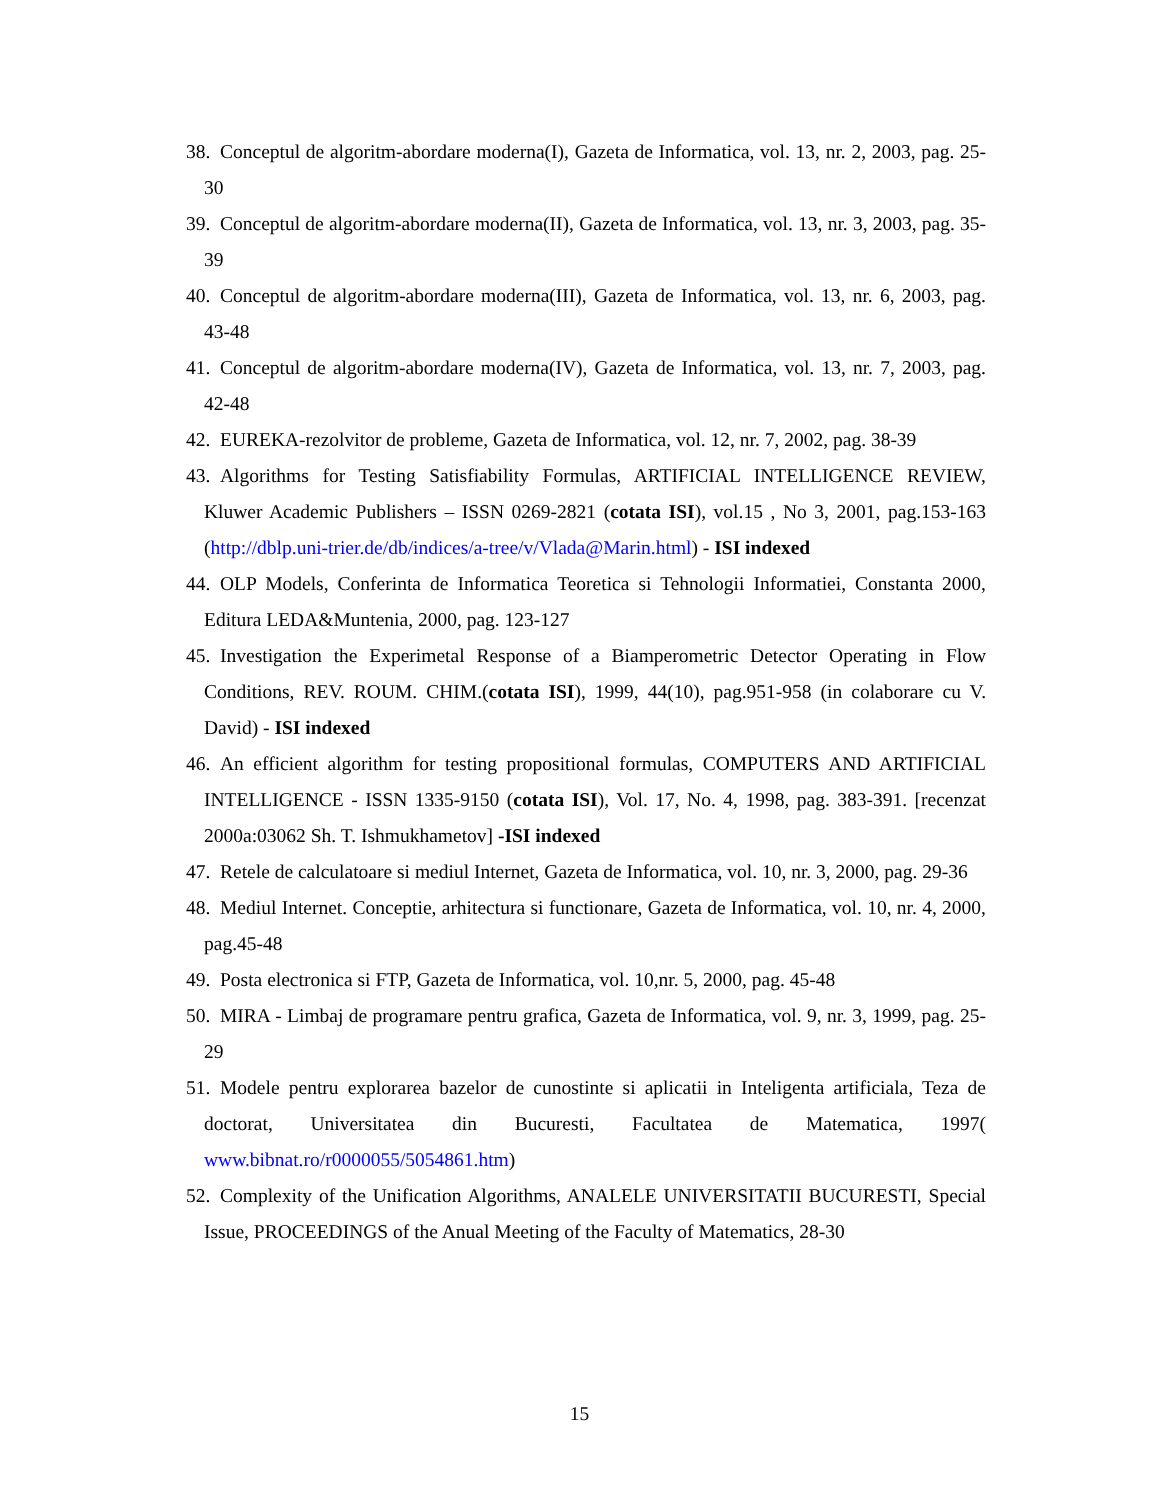38. Conceptul de algoritm-abordare moderna(I), Gazeta de Informatica, vol. 13, nr. 2, 2003, pag. 25-30
39. Conceptul de algoritm-abordare moderna(II), Gazeta de Informatica, vol. 13, nr. 3, 2003, pag. 35-39
40. Conceptul de algoritm-abordare moderna(III), Gazeta de Informatica, vol. 13, nr. 6, 2003, pag. 43-48
41. Conceptul de algoritm-abordare moderna(IV), Gazeta de Informatica, vol. 13, nr. 7, 2003, pag. 42-48
42. EUREKA-rezolvitor de probleme, Gazeta de Informatica, vol. 12, nr. 7, 2002, pag. 38-39
43. Algorithms for Testing Satisfiability Formulas, ARTIFICIAL INTELLIGENCE REVIEW, Kluwer Academic Publishers – ISSN 0269-2821 (cotata ISI), vol.15 , No 3, 2001, pag.153-163 (http://dblp.uni-trier.de/db/indices/a-tree/v/Vlada@Marin.html) - ISI indexed
44. OLP Models, Conferinta de Informatica Teoretica si Tehnologii Informatiei, Constanta 2000, Editura LEDA&Muntenia, 2000, pag. 123-127
45. Investigation the Experimetal Response of a Biamperometric Detector Operating in Flow Conditions, REV. ROUM. CHIM.(cotata ISI), 1999, 44(10), pag.951-958 (in colaborare cu V. David) - ISI indexed
46. An efficient algorithm for testing propositional formulas, COMPUTERS AND ARTIFICIAL INTELLIGENCE - ISSN 1335-9150 (cotata ISI), Vol. 17, No. 4, 1998, pag. 383-391. [recenzat 2000a:03062 Sh. T. Ishmukhametov] -ISI indexed
47. Retele de calculatoare si mediul Internet, Gazeta de Informatica, vol. 10, nr. 3, 2000, pag. 29-36
48. Mediul Internet. Conceptie, arhitectura si functionare, Gazeta de Informatica, vol. 10, nr. 4, 2000, pag.45-48
49. Posta electronica si FTP, Gazeta de Informatica, vol. 10,nr. 5, 2000, pag. 45-48
50. MIRA - Limbaj de programare pentru grafica, Gazeta de Informatica, vol. 9, nr. 3, 1999, pag. 25-29
51. Modele pentru explorarea bazelor de cunostinte si aplicatii in Inteligenta artificiala, Teza de doctorat, Universitatea din Bucuresti, Facultatea de Matematica, 1997( www.bibnat.ro/r0000055/5054861.htm)
52. Complexity of the Unification Algorithms, ANALELE UNIVERSITATII BUCURESTI, Special Issue, PROCEEDINGS of the Anual Meeting of the Faculty of Matematics, 28-30
15